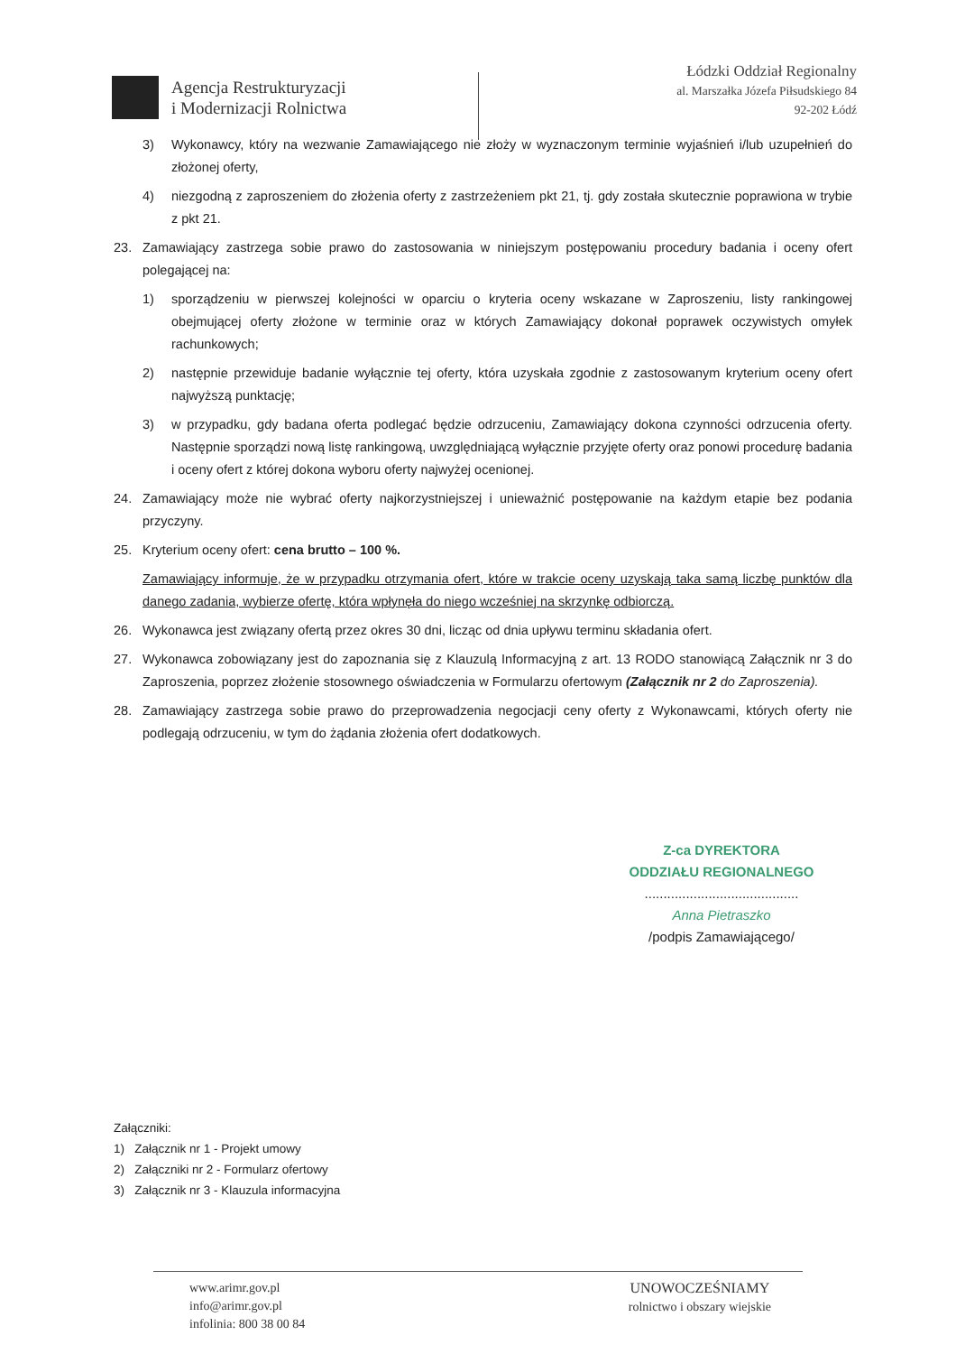Agencja Restrukturyzacji
i Modernizacji Rolnictwa
Łódzki Oddział Regionalny
al. Marszałka Józefa Piłsudskiego 84
92-202 Łódź
3) Wykonawcy, który na wezwanie Zamawiającego nie złoży w wyznaczonym terminie wyjaśnień i/lub uzupełnień do złożonej oferty,
4) niezgodną z zaproszeniem do złożenia oferty z zastrzeżeniem pkt 21, tj. gdy została skutecznie poprawiona w trybie z pkt 21.
23. Zamawiający zastrzega sobie prawo do zastosowania w niniejszym postępowaniu procedury badania i oceny ofert polegającej na:
1) sporządzeniu w pierwszej kolejności w oparciu o kryteria oceny wskazane w Zaproszeniu, listy rankingowej obejmującej oferty złożone w terminie oraz w których Zamawiający dokonał poprawek oczywistych omyłek rachunkowych;
2) następnie przewiduje badanie wyłącznie tej oferty, która uzyskała zgodnie z zastosowanym kryterium oceny ofert najwyższą punktację;
3) w przypadku, gdy badana oferta podlegać będzie odrzuceniu, Zamawiający dokona czynności odrzucenia oferty. Następnie sporządzi nową listę rankingową, uwzględniającą wyłącznie przyjęte oferty oraz ponowi procedurę badania i oceny ofert z której dokona wyboru oferty najwyżej ocenionej.
24. Zamawiający może nie wybrać oferty najkorzystniejszej i unieważnić postępowanie na każdym etapie bez podania przyczyny.
25. Kryterium oceny ofert: cena brutto – 100 %.
Zamawiający informuje, że w przypadku otrzymania ofert, które w trakcie oceny uzyskają taka samą liczbę punktów dla danego zadania, wybierze ofertę, która wpłynęła do niego wcześniej na skrzynkę odbiorczą.
26. Wykonawca jest związany ofertą przez okres 30 dni, licząc od dnia upływu terminu składania ofert.
27. Wykonawca zobowiązany jest do zapoznania się z Klauzulą Informacyjną z art. 13 RODO stanowiącą Załącznik nr 3 do Zaproszenia, poprzez złożenie stosownego oświadczenia w Formularzu ofertowym (Załącznik nr 2 do Zaproszenia).
28. Zamawiający zastrzega sobie prawo do przeprowadzenia negocjacji ceny oferty z Wykonawcami, których oferty nie podlegają odrzuceniu, w tym do żądania złożenia ofert dodatkowych.
Z-ca DYREKTORA
ODDZIAŁU REGIONALNEGO
.........................................
Anna Pietraszko
/podpis Zamawiającego/
Załączniki:
1) Załącznik nr 1 - Projekt umowy
2) Załączniki nr 2 - Formularz ofertowy
3) Załącznik nr 3 - Klauzula informacyjna
www.arimr.gov.pl
info@arimr.gov.pl
infolinia: 800 38 00 84
UNOWOCZEŚNIAMY
rolnictwo i obszary wiejskie